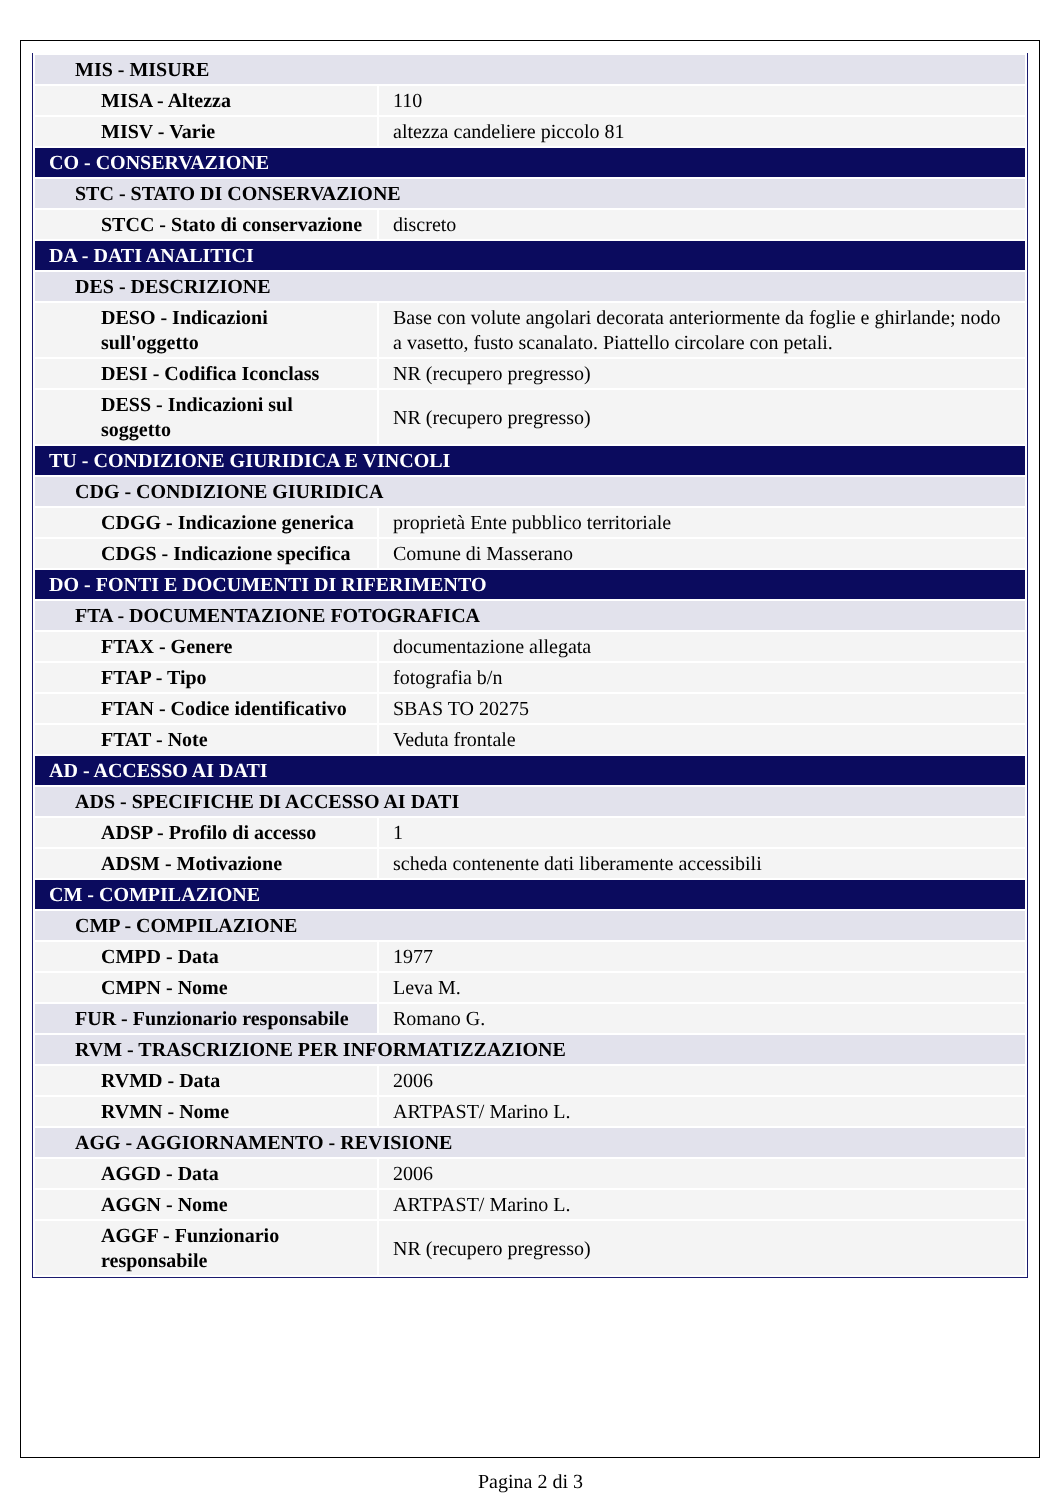| MIS - MISURE | |
| MISA - Altezza | 110 |
| MISV - Varie | altezza candeliere piccolo 81 |
| CO - CONSERVAZIONE | |
| STC - STATO DI CONSERVAZIONE | |
| STCC - Stato di conservazione | discreto |
| DA - DATI ANALITICI | |
| DES - DESCRIZIONE | |
| DESO - Indicazioni sull'oggetto | Base con volute angolari decorata anteriormente da foglie e ghirlande; nodo a vasetto, fusto scanalato. Piattello circolare con petali. |
| DESI - Codifica Iconclass | NR (recupero pregresso) |
| DESS - Indicazioni sul soggetto | NR (recupero pregresso) |
| TU - CONDIZIONE GIURIDICA E VINCOLI | |
| CDG - CONDIZIONE GIURIDICA | |
| CDGG - Indicazione generica | proprietà Ente pubblico territoriale |
| CDGS - Indicazione specifica | Comune di Masserano |
| DO - FONTI E DOCUMENTI DI RIFERIMENTO | |
| FTA - DOCUMENTAZIONE FOTOGRAFICA | |
| FTAX - Genere | documentazione allegata |
| FTAP - Tipo | fotografia b/n |
| FTAN - Codice identificativo | SBAS TO 20275 |
| FTAT - Note | Veduta frontale |
| AD - ACCESSO AI DATI | |
| ADS - SPECIFICHE DI ACCESSO AI DATI | |
| ADSP - Profilo di accesso | 1 |
| ADSM - Motivazione | scheda contenente dati liberamente accessibili |
| CM - COMPILAZIONE | |
| CMP - COMPILAZIONE | |
| CMPD - Data | 1977 |
| CMPN - Nome | Leva M. |
| FUR - Funzionario responsabile | Romano G. |
| RVM - TRASCRIZIONE PER INFORMATIZZAZIONE | |
| RVMD - Data | 2006 |
| RVMN - Nome | ARTPAST/ Marino L. |
| AGG - AGGIORNAMENTO - REVISIONE | |
| AGGD - Data | 2006 |
| AGGN - Nome | ARTPAST/ Marino L. |
| AGGF - Funzionario responsabile | NR (recupero pregresso) |
Pagina 2 di 3